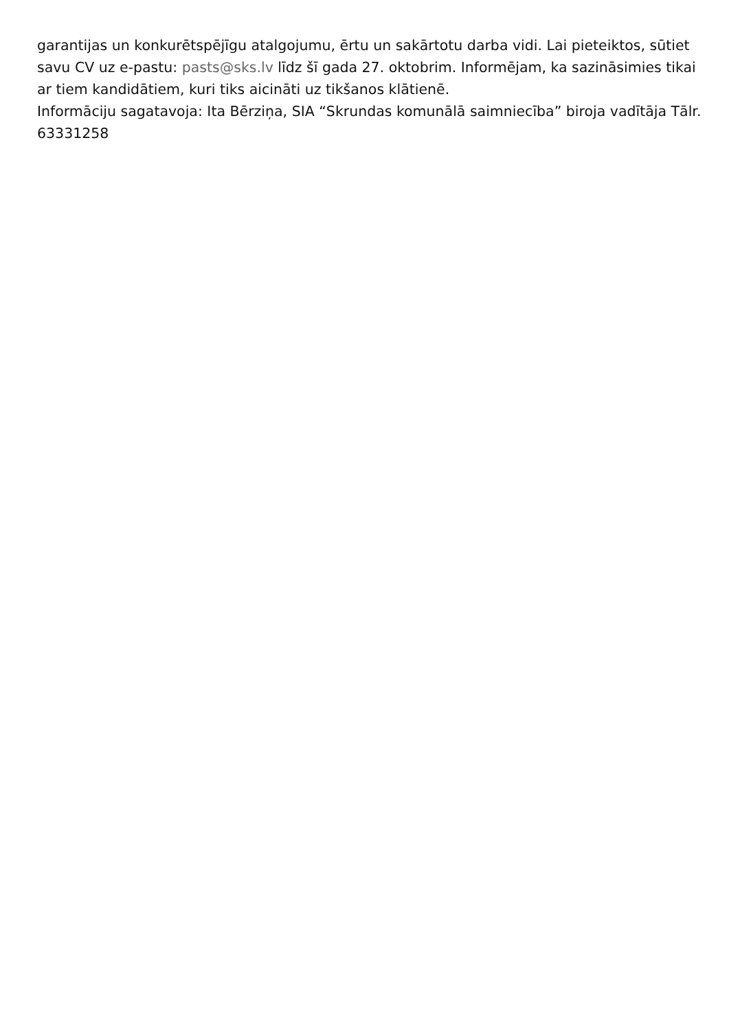garantijas un konkurētspējīgu atalgojumu, ērtu un sakārtotu darba vidi. Lai pieteiktos, sūtiet savu CV uz e-pastu: pasts@sks.lv līdz šī gada 27. oktobrim. Informējam, ka sazināsimies tikai ar tiem kandidātiem, kuri tiks aicināti uz tikšanos klātienē.
Informāciju sagatavoja: Ita Bērziņa, SIA “Skrundas komunālā saimniecība” biroja vadītāja Tālr. 63331258